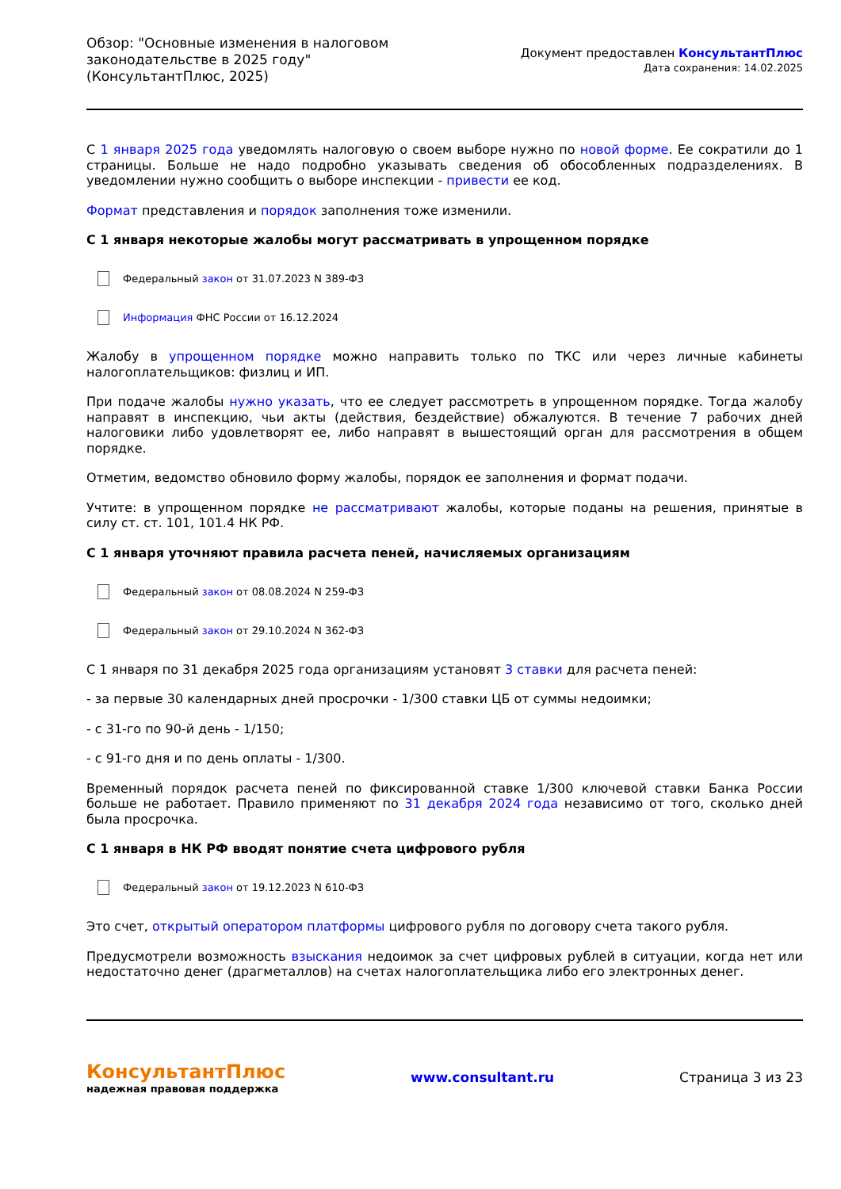Обзор: "Основные изменения в налоговом
законодательстве в 2025 году"
(КонсультантПлюс, 2025)
Документ предоставлен КонсультантПлюс
Дата сохранения: 14.02.2025
С 1 января 2025 года уведомлять налоговую о своем выборе нужно по новой форме. Ее сократили до 1 страницы. Больше не надо подробно указывать сведения об обособленных подразделениях. В уведомлении нужно сообщить о выборе инспекции - привести ее код.
Формат представления и порядок заполнения тоже изменили.
С 1 января некоторые жалобы могут рассматривать в упрощенном порядке
Федеральный закон от 31.07.2023 N 389-ФЗ
Информация ФНС России от 16.12.2024
Жалобу в упрощенном порядке можно направить только по ТКС или через личные кабинеты налогоплательщиков: физлиц и ИП.
При подаче жалобы нужно указать, что ее следует рассмотреть в упрощенном порядке. Тогда жалобу направят в инспекцию, чьи акты (действия, бездействие) обжалуются. В течение 7 рабочих дней налоговики либо удовлетворят ее, либо направят в вышестоящий орган для рассмотрения в общем порядке.
Отметим, ведомство обновило форму жалобы, порядок ее заполнения и формат подачи.
Учтите: в упрощенном порядке не рассматривают жалобы, которые поданы на решения, принятые в силу ст. ст. 101, 101.4 НК РФ.
С 1 января уточняют правила расчета пеней, начисляемых организациям
Федеральный закон от 08.08.2024 N 259-ФЗ
Федеральный закон от 29.10.2024 N 362-ФЗ
С 1 января по 31 декабря 2025 года организациям установят 3 ставки для расчета пеней:
- за первые 30 календарных дней просрочки - 1/300 ставки ЦБ от суммы недоимки;
- с 31-го по 90-й день - 1/150;
- с 91-го дня и по день оплаты - 1/300.
Временный порядок расчета пеней по фиксированной ставке 1/300 ключевой ставки Банка России больше не работает. Правило применяют по 31 декабря 2024 года независимо от того, сколько дней была просрочка.
С 1 января в НК РФ вводят понятие счета цифрового рубля
Федеральный закон от 19.12.2023 N 610-ФЗ
Это счет, открытый оператором платформы цифрового рубля по договору счета такого рубля.
Предусмотрели возможность взыскания недоимок за счет цифровых рублей в ситуации, когда нет или недостаточно денег (драгметаллов) на счетах налогоплательщика либо его электронных денег.
КонсультантПлюс
надежная правовая поддержка
www.consultant.ru Страница 3 из 23